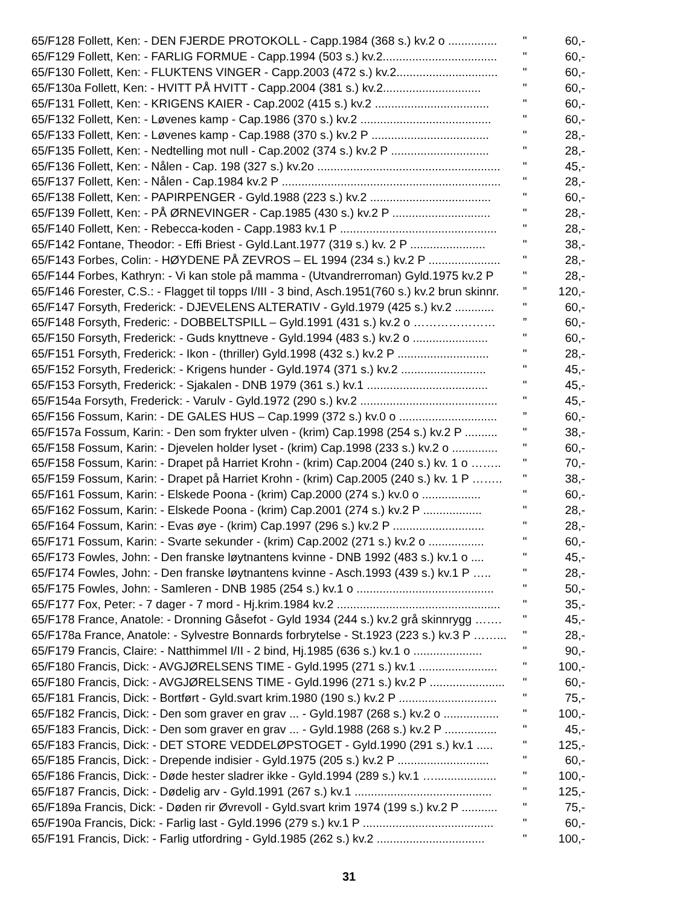| 65/F128 Follett, Ken: - DEN FJERDE PROTOKOLL - Capp.1984 (368 s.) kv.2 o ............... | " | 60,- |
| 65/F129 Follett, Ken: - FARLIG FORMUE - Capp.1994 (503 s.) kv.2................................... | " | 60,- |
| 65/F130 Follett, Ken: - FLUKTENS VINGER - Capp.2003 (472 s.) kv.2............................... | " | 60,- |
| 65/F130a Follett, Ken: - HVITT PÅ HVITT - Capp.2004 (381 s.) kv.2.............................. | " | 60,- |
| 65/F131 Follett, Ken: - KRIGENS KAIER - Cap.2002 (415 s.) kv.2 ................................... | " | 60,- |
| 65/F132 Follett, Ken: - Løvenes kamp - Cap.1986 (370 s.) kv.2 ........................................ | " | 60,- |
| 65/F133 Follett, Ken: - Løvenes kamp - Cap.1988 (370 s.) kv.2 P .................................... | " | 28,- |
| 65/F135 Follett, Ken: - Nedtelling mot null - Cap.2002 (374 s.) kv.2 P .............................. | " | 28,- |
| 65/F136 Follett, Ken: - Nålen - Cap. 198 (327 s.) kv.2o ........................................................ | " | 45,- |
| 65/F137 Follett, Ken: - Nålen - Cap.1984 kv.2 P ................................................................... | " | 28,- |
| 65/F138 Follett, Ken: - PAPIRPENGER - Gyld.1988 (223 s.) kv.2 ..................................... | " | 60,- |
| 65/F139 Follett, Ken: - PÅ ØRNEVINGER - Cap.1985 (430 s.) kv.2 P .............................. | " | 28,- |
| 65/F140 Follett, Ken: - Rebecca-koden - Capp.1983 kv.1 P ................................................ | " | 28,- |
| 65/F142 Fontane, Theodor: - Effi Briest - Gyld.Lant.1977 (319 s.) kv. 2 P ....................... | " | 38,- |
| 65/F143 Forbes, Colin: - HØYDENE PÅ ZEVROS – EL 1994 (234 s.) kv.2 P ...................... | " | 28,- |
| 65/F144 Forbes, Kathryn: - Vi kan stole på mamma - (Utvandrerroman) Gyld.1975 kv.2 P | " | 28,- |
| 65/F146 Forester, C.S.: - Flagget til topps I/III - 3 bind, Asch.1951(760 s.) kv.2 brun skinnr. | ” | 120,- |
| 65/F147 Forsyth, Frederick: - DJEVELENS ALTERATIV - Gyld.1979 (425 s.) kv.2 ............ | " | 60,- |
| 65/F148 Forsyth, Frederic: - DOBBELTSPILL – Gyld.1991 (431 s.) kv.2 o ………………… | ” | 60,- |
| 65/F150 Forsyth, Frederick: - Guds knyttneve - Gyld.1994 (483 s.) kv.2 o ....................... | " | 60,- |
| 65/F151 Forsyth, Frederick: - Ikon - (thriller) Gyld.1998 (432 s.) kv.2 P ............................ | " | 28,- |
| 65/F152 Forsyth, Frederick: - Krigens hunder - Gyld.1974 (371 s.) kv.2 .......................... | " | 45,- |
| 65/F153 Forsyth, Frederick: - Sjakalen - DNB 1979 (361 s.) kv.1 ..................................... | " | 45,- |
| 65/F154a Forsyth, Frederick: - Varulv - Gyld.1972 (290 s.) kv.2 .......................................... | " | 45,- |
| 65/F156 Fossum, Karin: - DE GALES HUS – Cap.1999 (372 s.) kv.0 o .............................. | ” | 60,- |
| 65/F157a Fossum, Karin: - Den som frykter ulven - (krim) Cap.1998 (254 s.) kv.2 P .......... | " | 38,- |
| 65/F158 Fossum, Karin: - Djevelen holder lyset - (krim) Cap.1998 (233 s.) kv.2 o .............. | " | 60,- |
| 65/F158 Fossum, Karin: - Drapet på Harriet Krohn - (krim) Cap.2004 (240 s.) kv. 1 o …….. | " | 70,- |
| 65/F159 Fossum, Karin: - Drapet på Harriet Krohn - (krim) Cap.2005 (240 s.) kv. 1 P …….. | " | 38,- |
| 65/F161 Fossum, Karin: - Elskede Poona - (krim) Cap.2000 (274 s.) kv.0 o .................. | " | 60,- |
| 65/F162 Fossum, Karin: - Elskede Poona - (krim) Cap.2001 (274 s.) kv.2 P .................. | " | 28,- |
| 65/F164 Fossum, Karin: - Evas øye - (krim) Cap.1997 (296 s.) kv.2 P ............................ | " | 28,- |
| 65/F171 Fossum, Karin: - Svarte sekunder - (krim) Cap.2002 (271 s.) kv.2 o ................. | " | 60,- |
| 65/F173 Fowles, John: - Den franske løytnantens kvinne - DNB 1992 (483 s.) kv.1 o .... | " | 45,- |
| 65/F174 Fowles, John: - Den franske løytnantens kvinne - Asch.1993 (439 s.) kv.1 P ….. | " | 28,- |
| 65/F175 Fowles, John: - Samleren - DNB 1985 (254 s.) kv.1 o .......................................... | " | 50,- |
| 65/F177 Fox, Peter: - 7 dager - 7 mord - Hj.krim.1984 kv.2 .................................................. | " | 35,- |
| 65/F178 France, Anatole: - Dronning Gåsefot - Gyld 1934 (244 s.) kv.2 grå skinnrygg ……. | " | 45,- |
| 65/F178a France, Anatole: - Sylvestre Bonnards forbrytelse - St.1923 (223 s.) kv.3 P ……... | " | 28,- |
| 65/F179 Francis, Claire: - Natthimmel I/II - 2 bind, Hj.1985 (636 s.) kv.1 o ..................... | " | 90,- |
| 65/F180 Francis, Dick: - AVGJØRELSENS TIME - Gyld.1995 (271 s.) kv.1 ........................ | " | 100,- |
| 65/F180 Francis, Dick: - AVGJØRELSENS TIME - Gyld.1996 (271 s.) kv.2 P ....................... | " | 60,- |
| 65/F181 Francis, Dick: - Bortført - Gyld.svart krim.1980 (190 s.) kv.2 P .............................. | " | 75,- |
| 65/F182 Francis, Dick: - Den som graver en grav ... - Gyld.1987 (268 s.) kv.2 o ................. | " | 100,- |
| 65/F183 Francis, Dick: - Den som graver en grav ... - Gyld.1988 (268 s.) kv.2 P ................ | " | 45,- |
| 65/F183 Francis, Dick: - DET STORE VEDDELØPSTOGET - Gyld.1990 (291 s.) kv.1 ..... | " | 125,- |
| 65/F185 Francis, Dick: - Drepende indisier - Gyld.1975 (205 s.) kv.2 P ............................ | " | 60,- |
| 65/F186 Francis, Dick: - Døde hester sladrer ikke - Gyld.1994 (289 s.) kv.1 …................... | " | 100,- |
| 65/F187 Francis, Dick: - Dødelig arv - Gyld.1991 (267 s.) kv.1 .......................................... | " | 125,- |
| 65/F189a Francis, Dick: - Døden rir Øvrevoll - Gyld.svart krim 1974 (199 s.) kv.2 P ........... | " | 75,- |
| 65/F190a Francis, Dick: - Farlig last - Gyld.1996 (279 s.) kv.1 P ........................................ | " | 60,- |
| 65/F191 Francis, Dick: - Farlig utfordring - Gyld.1985 (262 s.) kv.2 ................................. | " | 100,- |
31